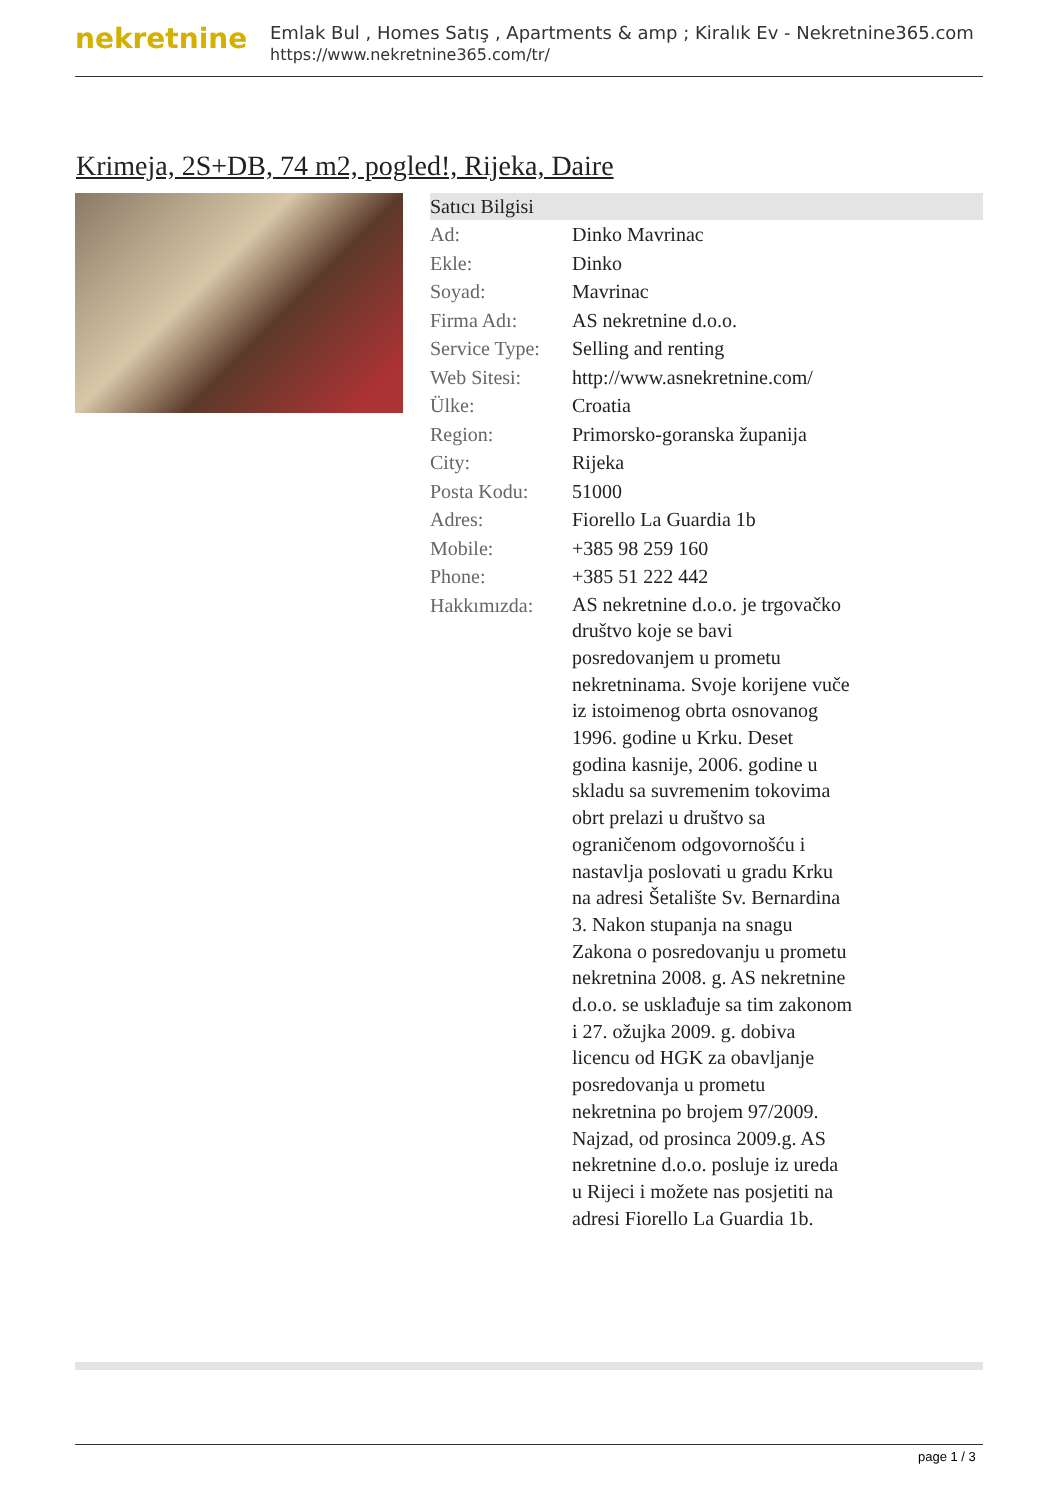nekretnine
Emlak Bul , Homes Satış , Apartments & amp ; Kiralık Ev - Nekretnine365.com
https://www.nekretnine365.com/tr/
Krimeja, 2S+DB, 74 m2, pogled!, Rijeka, Daire
| Satıcı Bilgisi | | |
| --- | --- | --- |
| Ad: | Dinko Mavrinac | |
| Ekle: | Dinko | |
| Soyad: | Mavrinac | |
| Firma Adı: | AS nekretnine d.o.o. | |
| Service Type: | Selling and renting | |
| Web Sitesi: | http://www.asnekretnine.com/ | |
| Ülke: | Croatia | |
| Region: | Primorsko-goranska županija | |
| City: | Rijeka | |
| Posta Kodu: | 51000 | |
| Adres: | Fiorello La Guardia 1b | |
| Mobile: | +385 98 259 160 | |
| Phone: | +385 51 222 442 | |
| Hakkımızda: | AS nekretnine d.o.o. je trgovačko društvo koje se bavi posredovanjem u prometu nekretninama. Svoje korijene vuče iz istoimenog obrta osnovanog 1996. godine u Krku. Deset godina kasnije, 2006. godine u skladu sa suvremenim tokovima obrt prelazi u društvo sa ograničenom odgovornošću i nastavlja poslovati u gradu Krku na adresi Šetalište Sv. Bernardina 3. Nakon stupanja na snagu Zakona o posredovanju u prometu nekretnina 2008. g. AS nekretnine d.o.o. se usklađuje sa tim zakonom i 27. ožujka 2009. g. dobiva licencu od HGK za obavljanje posredovanja u prometu nekretnina po brojem 97/2009. Najzad, od prosinca 2009.g. AS nekretnine d.o.o. posluje iz ureda u Rijeci i možete nas posjetiti na adresi Fiorello La Guardia 1b. | |
page 1 / 3